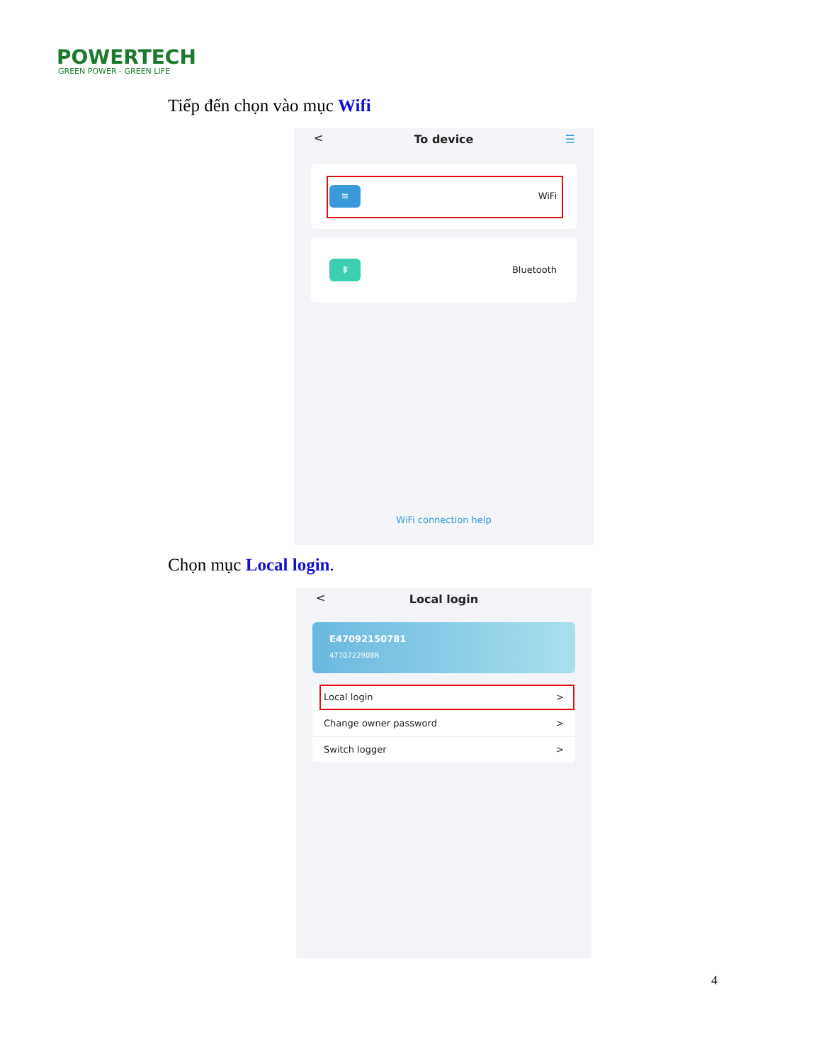POWERTECH
GREEN POWER - GREEN LIFE
Tiếp đến chọn vào mục Wifi
< To device ☰
≋
WiFi
ᛒ
Bluetooth
WiFi connection help
Chọn mục Local login.
< Local login
E47092150781
4770722908R
Local login >
Change owner password >
Switch logger >
4